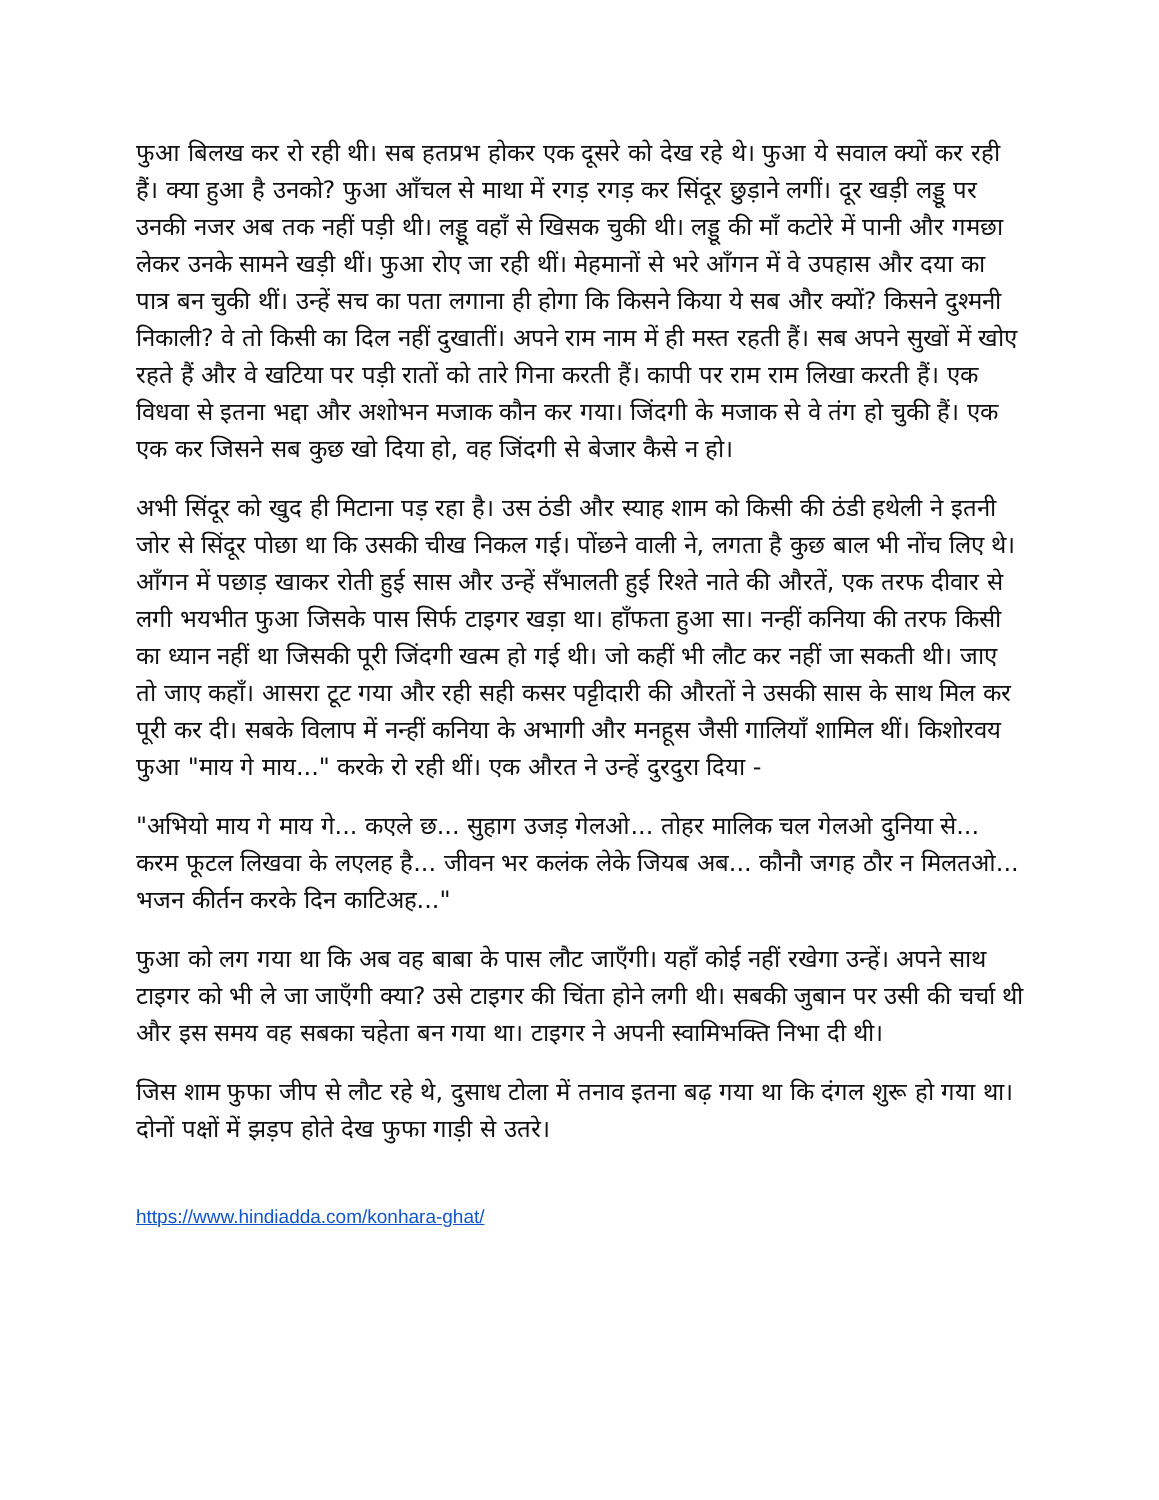फुआ बिलख कर रो रही थी। सब हतप्रभ होकर एक दूसरे को देख रहे थे। फुआ ये सवाल क्यों कर रही हैं। क्या हुआ है उनको? फुआ आँचल से माथा में रगड़ रगड़ कर सिंदूर छुड़ाने लगीं। दूर खड़ी लड्डू पर उनकी नजर अब तक नहीं पड़ी थी। लड्डू वहाँ से खिसक चुकी थी। लड्डू की माँ कटोरे में पानी और गमछा लेकर उनके सामने खड़ी थीं। फुआ रोए जा रही थीं। मेहमानों से भरे आँगन में वे उपहास और दया का पात्र बन चुकी थीं। उन्हें सच का पता लगाना ही होगा कि किसने किया ये सब और क्यों? किसने दुश्मनी निकाली? वे तो किसी का दिल नहीं दुखातीं। अपने राम नाम में ही मस्त रहती हैं। सब अपने सुखों में खोए रहते हैं और वे खटिया पर पड़ी रातों को तारे गिना करती हैं। कापी पर राम राम लिखा करती हैं। एक विधवा से इतना भद्दा और अशोभन मजाक कौन कर गया। जिंदगी के मजाक से वे तंग हो चुकी हैं। एक एक कर जिसने सब कुछ खो दिया हो, वह जिंदगी से बेजार कैसे न हो।
अभी सिंदूर को खुद ही मिटाना पड़ रहा है। उस ठंडी और स्याह शाम को किसी की ठंडी हथेली ने इतनी जोर से सिंदूर पोछा था कि उसकी चीख निकल गई। पोंछने वाली ने, लगता है कुछ बाल भी नोंच लिए थे। आँगन में पछाड़ खाकर रोती हुई सास और उन्हें सँभालती हुई रिश्ते नाते की औरतें, एक तरफ दीवार से लगी भयभीत फुआ जिसके पास सिर्फ टाइगर खड़ा था। हाँफता हुआ सा। नन्हीं कनिया की तरफ किसी का ध्यान नहीं था जिसकी पूरी जिंदगी खत्म हो गई थी। जो कहीं भी लौट कर नहीं जा सकती थी। जाए तो जाए कहाँ। आसरा टूट गया और रही सही कसर पट्टीदारी की औरतों ने उसकी सास के साथ मिल कर पूरी कर दी। सबके विलाप में नन्हीं कनिया के अभागी और मनहूस जैसी गालियाँ शामिल थीं। किशोरवय फुआ "माय गे माय..." करके रो रही थीं। एक औरत ने उन्हें दुरदुरा दिया -
"अभियो माय गे माय गे... कएले छ... सुहाग उजड़ गेलओ... तोहर मालिक चल गेलओ दुनिया से... करम फूटल लिखवा के लएलह है... जीवन भर कलंक लेके जियब अब... कौनौ जगह ठौर न मिलतओ... भजन कीर्तन करके दिन काटिअह..."
फुआ को लग गया था कि अब वह बाबा के पास लौट जाएँगी। यहाँ कोई नहीं रखेगा उन्हें। अपने साथ टाइगर को भी ले जा जाएँगी क्या? उसे टाइगर की चिंता होने लगी थी। सबकी जुबान पर उसी की चर्चा थी और इस समय वह सबका चहेता बन गया था। टाइगर ने अपनी स्वामिभक्ति निभा दी थी।
जिस शाम फुफा जीप से लौट रहे थे, दुसाध टोला में तनाव इतना बढ़ गया था कि दंगल शुरू हो गया था। दोनों पक्षों में झड़प होते देख फुफा गाड़ी से उतरे।
https://www.hindiadda.com/konhara-ghat/